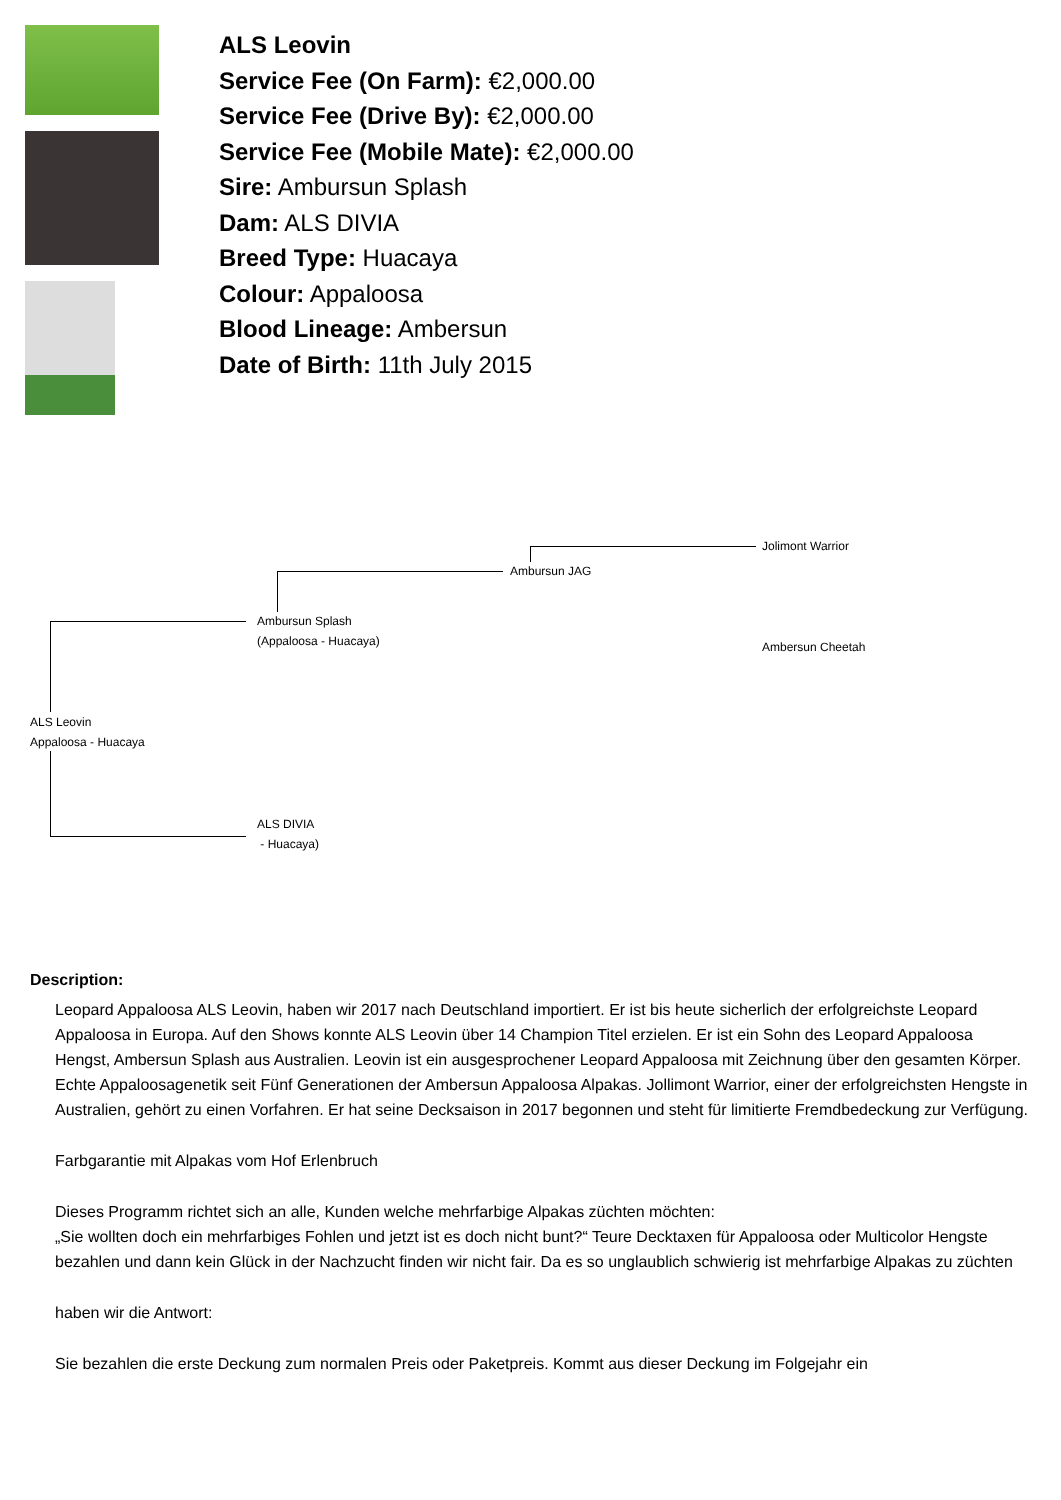ALS Leovin
Service Fee (On Farm): €2,000.00
Service Fee (Drive By): €2,000.00
Service Fee (Mobile Mate): €2,000.00
Sire: Ambursun Splash
Dam: ALS DIVIA
Breed Type: Huacaya
Colour: Appaloosa
Blood Lineage: Ambersun
Date of Birth: 11th July 2015
Jolimont Warrior
Ambursun JAG
Ambursun Splash
(Appaloosa - Huacaya)
Ambersun Cheetah
ALS Leovin
Appaloosa - Huacaya
ALS DIVIA
- Huacaya)
Description:
Leopard Appaloosa ALS Leovin, haben wir 2017 nach Deutschland importiert. Er ist bis heute sicherlich der erfolgreichste Leopard Appaloosa in Europa. Auf den Shows konnte ALS Leovin über 14 Champion Titel erzielen. Er ist ein Sohn des Leopard Appaloosa Hengst, Ambersun Splash aus Australien. Leovin ist ein ausgesprochener Leopard Appaloosa mit Zeichnung über den gesamten Körper. Echte Appaloosagenetik seit Fünf Generationen der Ambersun Appaloosa Alpakas. Jollimont Warrior, einer der erfolgreichsten Hengste in Australien, gehört zu einen Vorfahren. Er hat seine Decksaison in 2017 begonnen und steht für limitierte Fremdbedeckung zur Verfügung.
Farbgarantie mit Alpakas vom Hof Erlenbruch
Dieses Programm richtet sich an alle, Kunden welche mehrfarbige Alpakas züchten möchten:
„Sie wollten doch ein mehrfarbiges Fohlen und jetzt ist es doch nicht bunt?“ Teure Decktaxen für Appaloosa oder Multicolor Hengste bezahlen und dann kein Glück in der Nachzucht finden wir nicht fair. Da es so unglaublich schwierig ist mehrfarbige Alpakas zu züchten
haben wir die Antwort:
Sie bezahlen die erste Deckung zum normalen Preis oder Paketpreis. Kommt aus dieser Deckung im Folgejahr ein